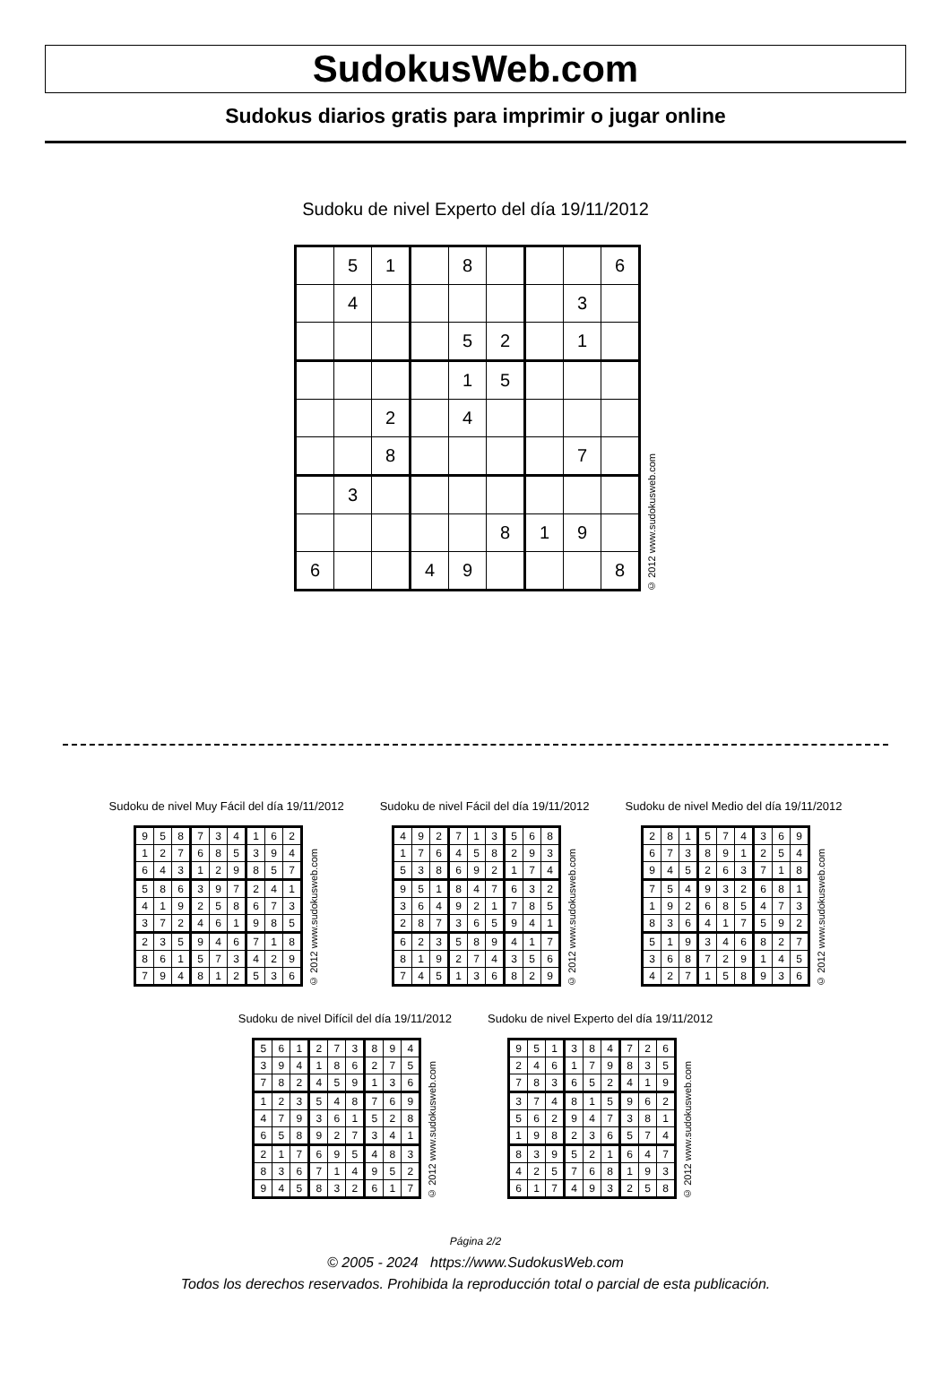SudokusWeb.com
Sudokus diarios gratis para imprimir o jugar online
Sudoku de nivel Experto del día 19/11/2012
| | 5 | 1 | | 8 | | | | 6 |
| | 4 | | | | | | 3 | |
| | | | | 5 | 2 | | 1 | |
| | | | | 1 | 5 | | | |
| | | 2 | | 4 | | | | |
| | | 8 | | | | | 7 | |
| | 3 | | | | | | | |
| | | | | | 8 | 1 | 9 | |
| 6 | | | 4 | 9 | | | | 8 |
© 2012 www.sudokusweb.com
Sudoku de nivel Muy Fácil del día 19/11/2012
| 9 | 5 | 8 | 7 | 3 | 4 | 1 | 6 | 2 |
| 1 | 2 | 7 | 6 | 8 | 5 | 3 | 9 | 4 |
| 6 | 4 | 3 | 1 | 2 | 9 | 8 | 5 | 7 |
| 5 | 8 | 6 | 3 | 9 | 7 | 2 | 4 | 1 |
| 4 | 1 | 9 | 2 | 5 | 8 | 6 | 7 | 3 |
| 3 | 7 | 2 | 4 | 6 | 1 | 9 | 8 | 5 |
| 2 | 3 | 5 | 9 | 4 | 6 | 7 | 1 | 8 |
| 8 | 6 | 1 | 5 | 7 | 3 | 4 | 2 | 9 |
| 7 | 9 | 4 | 8 | 1 | 2 | 5 | 3 | 6 |
© 2012 www.sudokusweb.com
Sudoku de nivel Fácil del día 19/11/2012
| 4 | 9 | 2 | 7 | 1 | 3 | 5 | 6 | 8 |
| 1 | 7 | 6 | 4 | 5 | 8 | 2 | 9 | 3 |
| 5 | 3 | 8 | 6 | 9 | 2 | 1 | 7 | 4 |
| 9 | 5 | 1 | 8 | 4 | 7 | 6 | 3 | 2 |
| 3 | 6 | 4 | 9 | 2 | 1 | 7 | 8 | 5 |
| 2 | 8 | 7 | 3 | 6 | 5 | 9 | 4 | 1 |
| 6 | 2 | 3 | 5 | 8 | 9 | 4 | 1 | 7 |
| 8 | 1 | 9 | 2 | 7 | 4 | 3 | 5 | 6 |
| 7 | 4 | 5 | 1 | 3 | 6 | 8 | 2 | 9 |
© 2012 www.sudokusweb.com
Sudoku de nivel Medio del día 19/11/2012
| 2 | 8 | 1 | 5 | 7 | 4 | 3 | 6 | 9 |
| 6 | 7 | 3 | 8 | 9 | 1 | 2 | 5 | 4 |
| 9 | 4 | 5 | 2 | 6 | 3 | 7 | 1 | 8 |
| 7 | 5 | 4 | 9 | 3 | 2 | 6 | 8 | 1 |
| 1 | 9 | 2 | 6 | 8 | 5 | 4 | 7 | 3 |
| 8 | 3 | 6 | 4 | 1 | 7 | 5 | 9 | 2 |
| 5 | 1 | 9 | 3 | 4 | 6 | 8 | 2 | 7 |
| 3 | 6 | 8 | 7 | 2 | 9 | 1 | 4 | 5 |
| 4 | 2 | 7 | 1 | 5 | 8 | 9 | 3 | 6 |
© 2012 www.sudokusweb.com
Sudoku de nivel Difícil del día 19/11/2012
| 5 | 6 | 1 | 2 | 7 | 3 | 8 | 9 | 4 |
| 3 | 9 | 4 | 1 | 8 | 6 | 2 | 7 | 5 |
| 7 | 8 | 2 | 4 | 5 | 9 | 1 | 3 | 6 |
| 1 | 2 | 3 | 5 | 4 | 8 | 7 | 6 | 9 |
| 4 | 7 | 9 | 3 | 6 | 1 | 5 | 2 | 8 |
| 6 | 5 | 8 | 9 | 2 | 7 | 3 | 4 | 1 |
| 2 | 1 | 7 | 6 | 9 | 5 | 4 | 8 | 3 |
| 8 | 3 | 6 | 7 | 1 | 4 | 9 | 5 | 2 |
| 9 | 4 | 5 | 8 | 3 | 2 | 6 | 1 | 7 |
© 2012 www.sudokusweb.com
Sudoku de nivel Experto del día 19/11/2012
| 9 | 5 | 1 | 3 | 8 | 4 | 7 | 2 | 6 |
| 2 | 4 | 6 | 1 | 7 | 9 | 8 | 3 | 5 |
| 7 | 8 | 3 | 6 | 5 | 2 | 4 | 1 | 9 |
| 3 | 7 | 4 | 8 | 1 | 5 | 9 | 6 | 2 |
| 5 | 6 | 2 | 9 | 4 | 7 | 3 | 8 | 1 |
| 1 | 9 | 8 | 2 | 3 | 6 | 5 | 7 | 4 |
| 8 | 3 | 9 | 5 | 2 | 1 | 6 | 4 | 7 |
| 4 | 2 | 5 | 7 | 6 | 8 | 1 | 9 | 3 |
| 6 | 1 | 7 | 4 | 9 | 3 | 2 | 5 | 8 |
© 2012 www.sudokusweb.com
Página 2/2
© 2005 - 2024 https://www.SudokusWeb.com
Todos los derechos reservados. Prohibida la reproducción total o parcial de esta publicación.